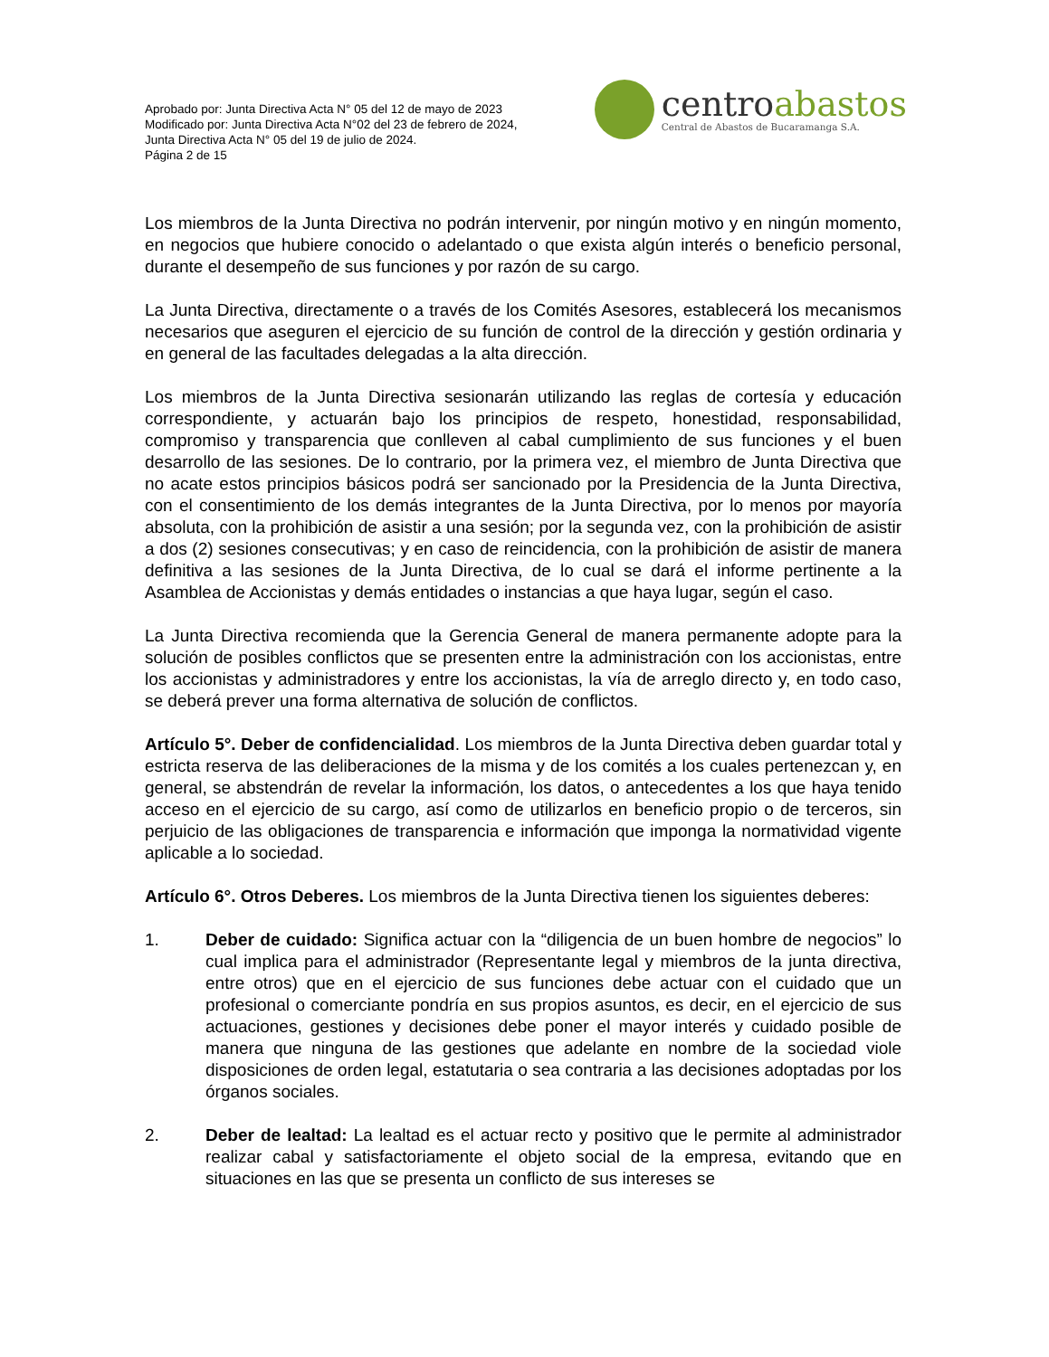Aprobado por: Junta Directiva Acta N° 05 del 12 de mayo de 2023
Modificado por: Junta Directiva Acta N°02 del 23 de febrero de 2024,
Junta Directiva Acta N° 05 del 19 de julio de 2024.
Página 2 de 15
centroabastos
Central de Abastos de Bucaramanga S.A.
Los miembros de la Junta Directiva no podrán intervenir, por ningún motivo y en ningún momento, en negocios que hubiere conocido o adelantado o que exista algún interés o beneficio personal, durante el desempeño de sus funciones y por razón de su cargo.
La Junta Directiva, directamente o a través de los Comités Asesores, establecerá los mecanismos necesarios que aseguren el ejercicio de su función de control de la dirección y gestión ordinaria y en general de las facultades delegadas a la alta dirección.
Los miembros de la Junta Directiva sesionarán utilizando las reglas de cortesía y educación correspondiente, y actuarán bajo los principios de respeto, honestidad, responsabilidad, compromiso y transparencia que conlleven al cabal cumplimiento de sus funciones y el buen desarrollo de las sesiones. De lo contrario, por la primera vez, el miembro de Junta Directiva que no acate estos principios básicos podrá ser sancionado por la Presidencia de la Junta Directiva, con el consentimiento de los demás integrantes de la Junta Directiva, por lo menos por mayoría absoluta, con la prohibición de asistir a una sesión; por la segunda vez, con la prohibición de asistir a dos (2) sesiones consecutivas; y en caso de reincidencia, con la prohibición de asistir de manera definitiva a las sesiones de la Junta Directiva, de lo cual se dará el informe pertinente a la Asamblea de Accionistas y demás entidades o instancias a que haya lugar, según el caso.
La Junta Directiva recomienda que la Gerencia General de manera permanente adopte para la solución de posibles conflictos que se presenten entre la administración con los accionistas, entre los accionistas y administradores y entre los accionistas, la vía de arreglo directo y, en todo caso, se deberá prever una forma alternativa de solución de conflictos.
Artículo 5°. Deber de confidencialidad. Los miembros de la Junta Directiva deben guardar total y estricta reserva de las deliberaciones de la misma y de los comités a los cuales pertenezcan y, en general, se abstendrán de revelar la información, los datos, o antecedentes a los que haya tenido acceso en el ejercicio de su cargo, así como de utilizarlos en beneficio propio o de terceros, sin perjuicio de las obligaciones de transparencia e información que imponga la normatividad vigente aplicable a lo sociedad.
Artículo 6°. Otros Deberes. Los miembros de la Junta Directiva tienen los siguientes deberes:
1. Deber de cuidado: Significa actuar con la “diligencia de un buen hombre de negocios” lo cual implica para el administrador (Representante legal y miembros de la junta directiva, entre otros) que en el ejercicio de sus funciones debe actuar con el cuidado que un profesional o comerciante pondría en sus propios asuntos, es decir, en el ejercicio de sus actuaciones, gestiones y decisiones debe poner el mayor interés y cuidado posible de manera que ninguna de las gestiones que adelante en nombre de la sociedad viole disposiciones de orden legal, estatutaria o sea contraria a las decisiones adoptadas por los órganos sociales.
2. Deber de lealtad: La lealtad es el actuar recto y positivo que le permite al administrador realizar cabal y satisfactoriamente el objeto social de la empresa, evitando que en situaciones en las que se presenta un conflicto de sus intereses se